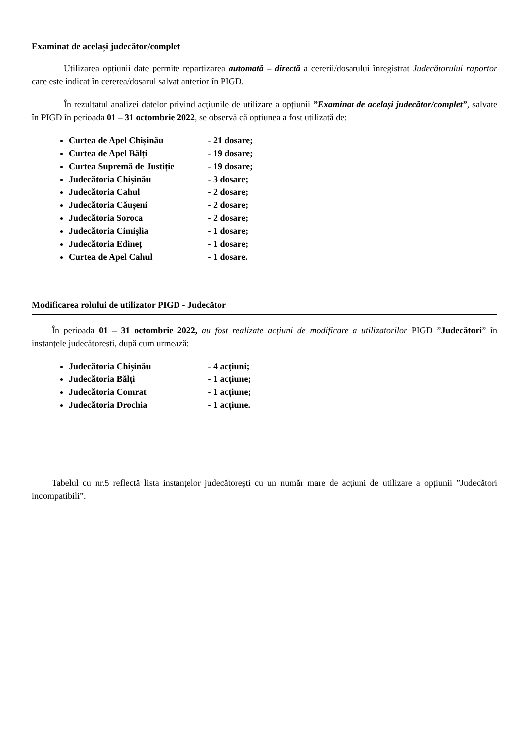Examinat de același judecător/complet
Utilizarea opțiunii date permite repartizarea automată – directă a cererii/dosarului înregistrat Judecătorului raportor care este indicat în cererea/dosarul salvat anterior în PIGD.
În rezultatul analizei datelor privind acțiunile de utilizare a opțiunii ”Examinat de același judecător/complet”, salvate în PIGD în perioada 01 – 31 octombrie 2022, se observă că opțiunea a fost utilizată de:
Curtea de Apel Chișinău - 21 dosare;
Curtea de Apel Bălți - 19 dosare;
Curtea Supremă de Justiție - 19 dosare;
Judecătoria Chișinău - 3 dosare;
Judecătoria Cahul - 2 dosare;
Judecătoria Căușeni - 2 dosare;
Judecătoria Soroca - 2 dosare;
Judecătoria Cimișlia - 1 dosare;
Judecătoria Edineț - 1 dosare;
Curtea de Apel Cahul - 1 dosare.
Modificarea rolului de utilizator PIGD - Judecător
În perioada 01 – 31 octombrie 2022, au fost realizate acțiuni de modificare a utilizatorilor PIGD ”Judecători” în instanțele judecătorești, după cum urmează:
Judecătoria Chișinău - 4 acțiuni;
Judecătoria Bălți - 1 acțiune;
Judecătoria Comrat - 1 acțiune;
Judecătoria Drochia - 1 acțiune.
Tabelul cu nr.5 reflectă lista instanțelor judecătorești cu un număr mare de acțiuni de utilizare a opțiunii ”Judecători incompatibili”.